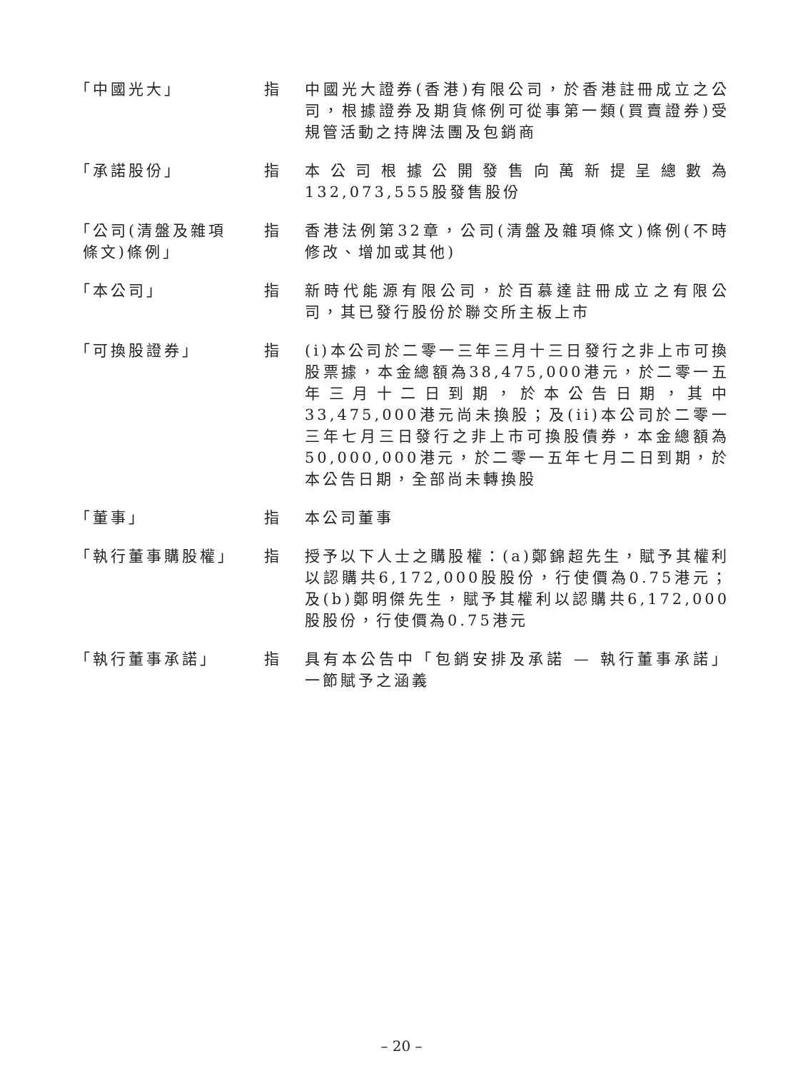「中國光大」 指 中國光大證券(香港)有限公司，於香港註冊成立之公司，根據證券及期貨條例可從事第一類(買賣證券)受規管活動之持牌法團及包銷商
「承諾股份」 指 本公司根據公開發售向萬新提呈總數為132,073,555股發售股份
「公司(清盤及雜項
條文)條例」
指 香港法例第32章，公司(清盤及雜項條文)條例(不時修改、增加或其他)
「本公司」 指 新時代能源有限公司，於百慕達註冊成立之有限公司，其已發行股份於聯交所主板上市
「可換股證券」 指 (i)本公司於二零一三年三月十三日發行之非上市可換股票據，本金總額為38,475,000港元，於二零一五年三月十二日到期，於本公告日期，其中33,475,000港元尚未換股；及(ii)本公司於二零一三年七月三日發行之非上市可換股債券，本金總額為50,000,000港元，於二零一五年七月二日到期，於本公告日期，全部尚未轉換股
「董事」 指 本公司董事
「執行董事購股權」 指 授予以下人士之購股權：(a)鄭錦超先生，賦予其權利以認購共6,172,000股股份，行使價為0.75港元；及(b)鄭明傑先生，賦予其權利以認購共6,172,000股股份，行使價為0.75港元
「執行董事承諾」 指 具有本公告中「包銷安排及承諾 — 執行董事承諾」一節賦予之涵義
– 20 –